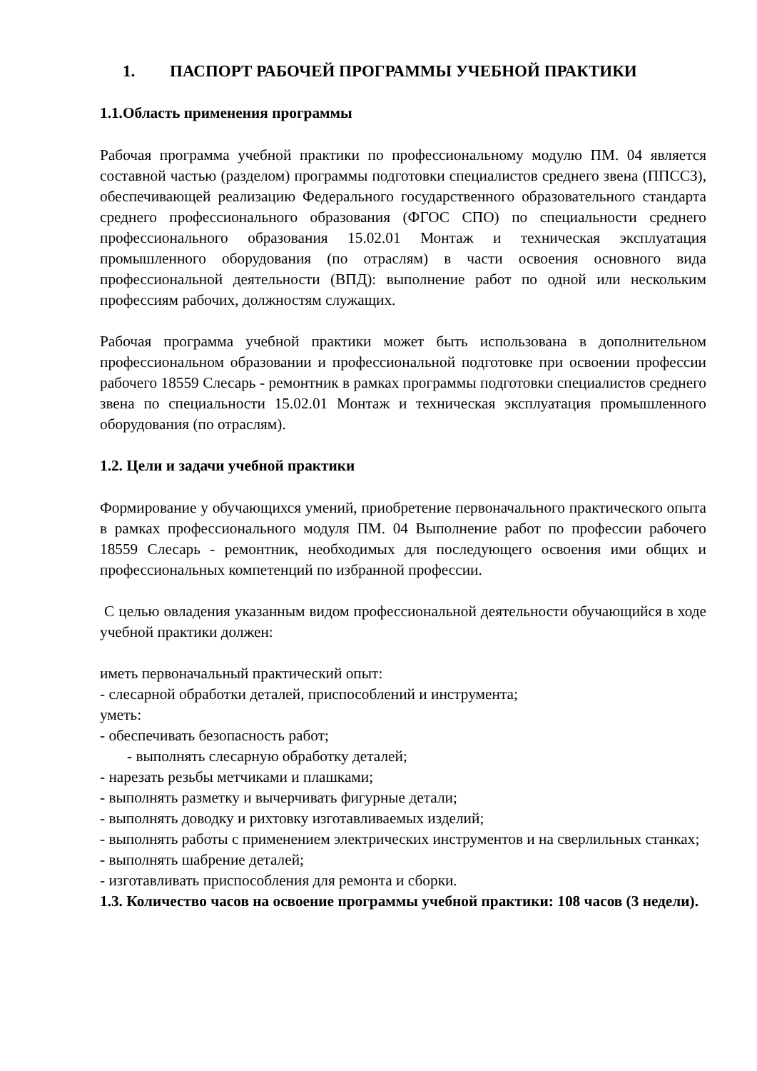1. ПАСПОРТ РАБОЧЕЙ ПРОГРАММЫ УЧЕБНОЙ ПРАКТИКИ
1.1.Область применения программы
Рабочая программа учебной практики по профессиональному модулю ПМ. 04 является составной частью (разделом) программы подготовки специалистов среднего звена (ППССЗ), обеспечивающей реализацию Федерального государственного образовательного стандарта среднего профессионального образования (ФГОС СПО) по специальности среднего профессионального образования 15.02.01 Монтаж и техническая эксплуатация промышленного оборудования (по отраслям) в части освоения основного вида профессиональной деятельности (ВПД): выполнение работ по одной или нескольким профессиям рабочих, должностям служащих.
Рабочая программа учебной практики может быть использована в дополнительном профессиональном образовании и профессиональной подготовке при освоении профессии рабочего 18559 Слесарь - ремонтник в рамках программы подготовки специалистов среднего звена по специальности 15.02.01 Монтаж и техническая эксплуатация промышленного оборудования (по отраслям).
1.2. Цели и задачи учебной практики
Формирование у обучающихся умений, приобретение первоначального практического опыта в рамках профессионального модуля ПМ. 04 Выполнение работ по профессии рабочего 18559 Слесарь - ремонтник, необходимых для последующего освоения ими общих и профессиональных компетенций по избранной профессии.
С целью овладения указанным видом профессиональной деятельности обучающийся в ходе учебной практики должен:
иметь первоначальный практический опыт:
- слесарной обработки деталей, приспособлений и инструмента;
уметь:
- обеспечивать безопасность работ;
- выполнять слесарную обработку деталей;
- нарезать резьбы метчиками и плашками;
- выполнять разметку и вычерчивать фигурные детали;
- выполнять доводку и рихтовку изготавливаемых изделий;
- выполнять работы с применением электрических инструментов и на сверлильных станках;
- выполнять шабрение деталей;
- изготавливать приспособления для ремонта и сборки.
1.3. Количество часов на освоение программы учебной практики: 108 часов (3 недели).